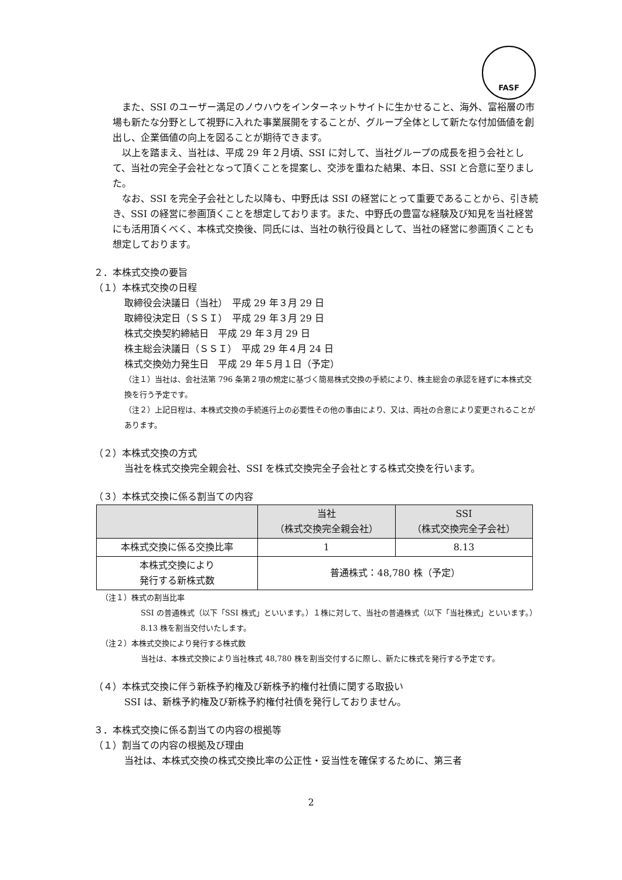FASF
また、SSI のユーザー満足のノウハウをインターネットサイトに生かせること、海外、富裕層の市場も新たな分野として視野に入れた事業展開をすることが、グループ全体として新たな付加価値を創出し、企業価値の向上を図ることが期待できます。
以上を踏まえ、当社は、平成 29 年２月頃、SSI に対して、当社グループの成長を担う会社として、当社の完全子会社となって頂くことを提案し、交渉を重ねた結果、本日、SSI と合意に至りました。
なお、SSI を完全子会社とした以降も、中野氏は SSI の経営にとって重要であることから、引き続き、SSI の経営に参画頂くことを想定しております。また、中野氏の豊富な経験及び知見を当社経営にも活用頂くべく、本株式交換後、同氏には、当社の執行役員として、当社の経営に参画頂くことも想定しております。
２．本株式交換の要旨
（１）本株式交換の日程
取締役会決議日（当社）　平成 29 年３月 29 日
取締役決定日（ＳＳＩ）　平成 29 年３月 29 日
株式交換契約締結日　平成 29 年３月 29 日
株主総会決議日（ＳＳＩ）　平成 29 年４月 24 日
株式交換効力発生日　平成 29 年５月１日（予定）
（注１）当社は、会社法第 796 条第２項の規定に基づく簡易株式交換の手続により、株主総会の承認を経ずに本株式交換を行う予定です。
（注２）上記日程は、本株式交換の手続進行上の必要性その他の事由により、又は、両社の合意により変更されることがあります。
（２）本株式交換の方式
当社を株式交換完全親会社、SSI を株式交換完全子会社とする株式交換を行います。
（３）本株式交換に係る割当ての内容
| | 当社 （株式交換完全親会社） | SSI （株式交換完全子会社） |
| --- | --- | --- |
| 本株式交換に係る交換比率 | 1 | 8.13 |
| 本株式交換により 発行する新株式数 | 普通株式：48,780 株（予定） | |
（注１）株式の割当比率
SSI の普通株式（以下「SSI 株式」といいます。）１株に対して、当社の普通株式（以下「当社株式」といいます。）8.13 株を割当交付いたします。
（注２）本株式交換により発行する株式数
当社は、本株式交換により当社株式 48,780 株を割当交付するに際し、新たに株式を発行する予定です。
（４）本株式交換に伴う新株予約権及び新株予約権付社債に関する取扱い
SSI は、新株予約権及び新株予約権付社債を発行しておりません。
３．本株式交換に係る割当ての内容の根拠等
（１）割当ての内容の根拠及び理由
当社は、本株式交換の株式交換比率の公正性・妥当性を確保するために、第三者
2